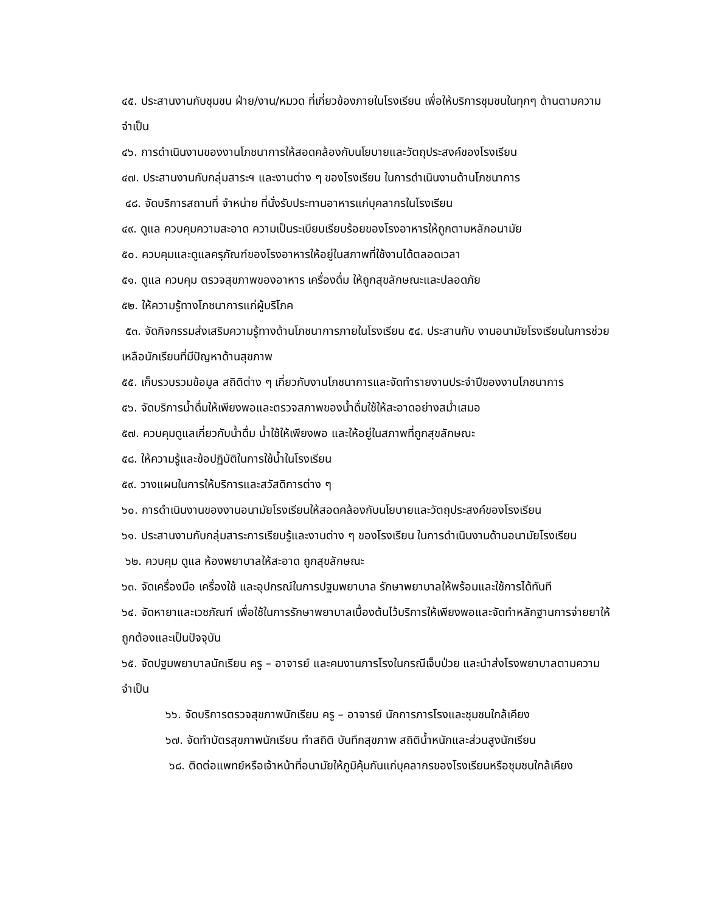๔๕. ประสานงานกับชุมชน ฝ่าย/งาน/หมวด ที่เกี่ยวข้องภายในโรงเรียน เพื่อให้บริการชุมชนในทุกๆ ด้านตามความจำเป็น
๔๖. การดำเนินงานของงานโภชนาการให้สอดคล้องกับนโยบายและวัตถุประสงค์ของโรงเรียน
๔๗. ประสานงานกับกลุ่มสาระฯ และงานต่าง ๆ ของโรงเรียน ในการดำเนินงานด้านโภชนาการ
๔๘. จัดบริการสถานที่ จำหน่าย ที่นั่งรับประทานอาหารแก่บุคลากรในโรงเรียน
๔๙. ดูแล ควบคุมความสะอาด ความเป็นระเบียบเรียบร้อยของโรงอาหารให้ถูกตามหลักอนามัย
๕๐. ควบคุมและดูแลครุภัณฑ์ของโรงอาหารให้อยู่ในสภาพที่ใช้งานได้ตลอดเวลา
๕๑. ดูแล ควบคุม ตรวจสุขภาพของอาหาร เครื่องดื่ม ให้ถูกสุขลักษณะและปลอดภัย
๕๒. ให้ความรู้ทางโภชนาการแก่ผู้บริโภค
๕๓. จัดกิจกรรมส่งเสริมความรู้ทางด้านโภชนาการภายในโรงเรียน ๕๔. ประสานกับ งานอนามัยโรงเรียนในการช่วยเหลือนักเรียนที่มีปัญหาด้านสุขภาพ
๕๕. เก็บรวบรวมข้อมูล สถิติต่าง ๆ เกี่ยวกับงานโภชนาการและจัดทำรายงานประจำปีของงานโภชนาการ
๕๖. จัดบริการน้ำดื่มให้เพียงพอและตรวจสภาพของน้ำดื่มใช้ให้สะอาดอย่างสม่ำเสมอ
๕๗. ควบคุมดูแลเกี่ยวกับน้ำดื่ม น้ำใช้ให้เพียงพอ และให้อยู่ในสภาพที่ถูกสุขลักษณะ
๕๘. ให้ความรู้และข้อปฏิบัติในการใช้น้ำในโรงเรียน
๕๙. วางแผนในการให้บริการและสวัสดิการต่าง ๆ
๖๐. การดำเนินงานของงานอนามัยโรงเรียนให้สอดคล้องกับนโยบายและวัตถุประสงค์ของโรงเรียน
๖๑. ประสานงานกับกลุ่มสาระการเรียนรู้และงานต่าง ๆ ของโรงเรียน ในการดำเนินงานด้านอนามัยโรงเรียน
๖๒. ควบคุม ดูแล ห้องพยาบาลให้สะอาด ถูกสุขลักษณะ
๖๓. จัดเครื่องมือ เครื่องใช้ และอุปกรณ์ในการปฐมพยาบาล รักษาพยาบาลให้พร้อมและใช้การได้ทันที
๖๔. จัดหายาและเวชภัณฑ์ เพื่อใช้ในการรักษาพยาบาลเบื้องต้นไว้บริการให้เพียงพอและจัดทำหลักฐานการจ่ายยาให้ถูกต้องและเป็นปัจจุบัน
๖๕. จัดปฐมพยาบาลนักเรียน ครู – อาจารย์ และคนงานภารโรงในกรณีเจ็บป่วย และนำส่งโรงพยาบาลตามความจำเป็น
๖๖. จัดบริการตรวจสุขภาพนักเรียน ครู – อาจารย์ นักการภารโรงและชุมชนใกล้เคียง
๖๗. จัดทำบัตรสุขภาพนักเรียน ทำสถิติ บันทึกสุขภาพ สถิติน้ำหนักและส่วนสูงนักเรียน
๖๘. ติดต่อแพทย์หรือเจ้าหน้าที่อนามัยให้ภูมิคุ้มกันแก่บุคลากรของโรงเรียนหรือชุมชนใกล้เคียง